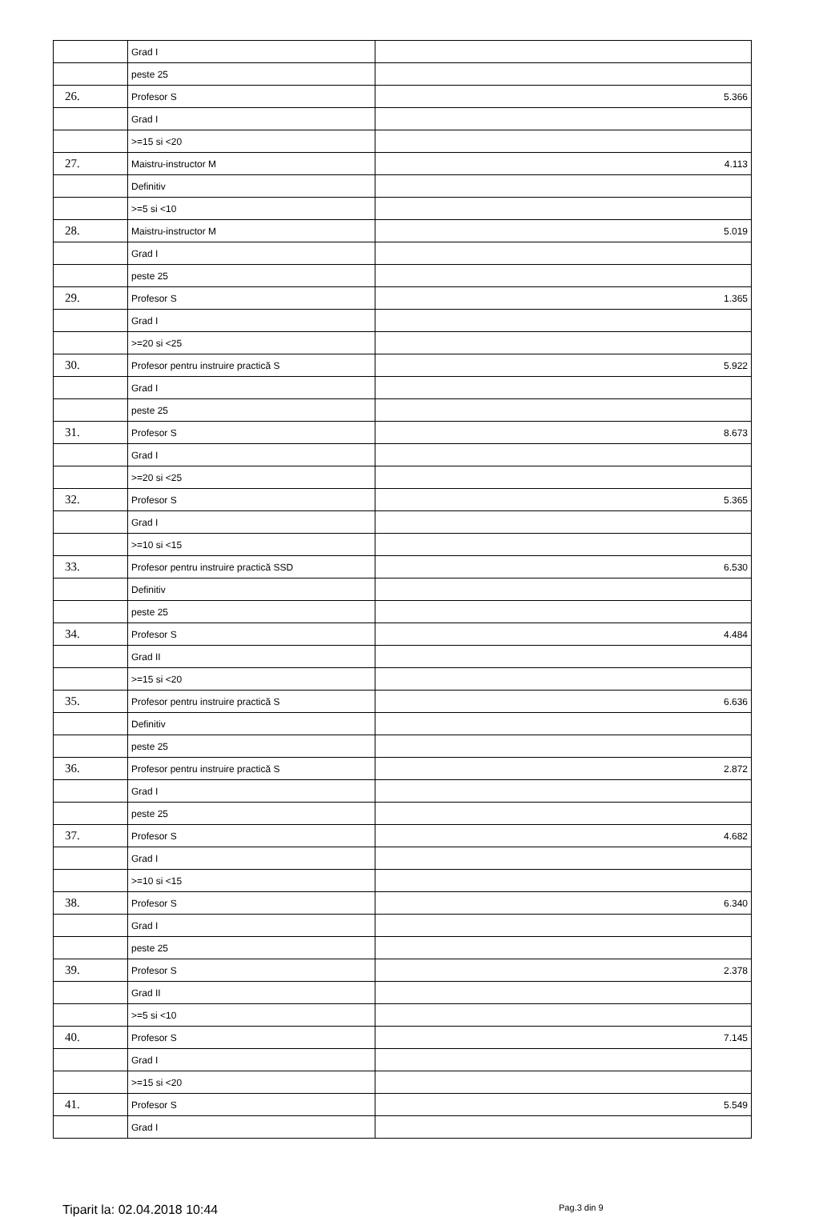| | Grad I | |
| | peste 25 | |
| 26. | Profesor S | 5.366 |
| | Grad I | |
| | >=15 si <20 | |
| 27. | Maistru-instructor M | 4.113 |
| | Definitiv | |
| | >=5 si <10 | |
| 28. | Maistru-instructor M | 5.019 |
| | Grad I | |
| | peste 25 | |
| 29. | Profesor S | 1.365 |
| | Grad I | |
| | >=20 si <25 | |
| 30. | Profesor pentru instruire practică S | 5.922 |
| | Grad I | |
| | peste 25 | |
| 31. | Profesor S | 8.673 |
| | Grad I | |
| | >=20 si <25 | |
| 32. | Profesor S | 5.365 |
| | Grad I | |
| | >=10 si <15 | |
| 33. | Profesor pentru instruire practică SSD | 6.530 |
| | Definitiv | |
| | peste 25 | |
| 34. | Profesor S | 4.484 |
| | Grad II | |
| | >=15 si <20 | |
| 35. | Profesor pentru instruire practică S | 6.636 |
| | Definitiv | |
| | peste 25 | |
| 36. | Profesor pentru instruire practică S | 2.872 |
| | Grad I | |
| | peste 25 | |
| 37. | Profesor S | 4.682 |
| | Grad I | |
| | >=10 si <15 | |
| 38. | Profesor S | 6.340 |
| | Grad I | |
| | peste 25 | |
| 39. | Profesor S | 2.378 |
| | Grad II | |
| | >=5 si <10 | |
| 40. | Profesor S | 7.145 |
| | Grad I | |
| | >=15 si <20 | |
| 41. | Profesor S | 5.549 |
| | Grad I | |
Tiparit la: 02.04.2018 10:44
Pag.3 din 9